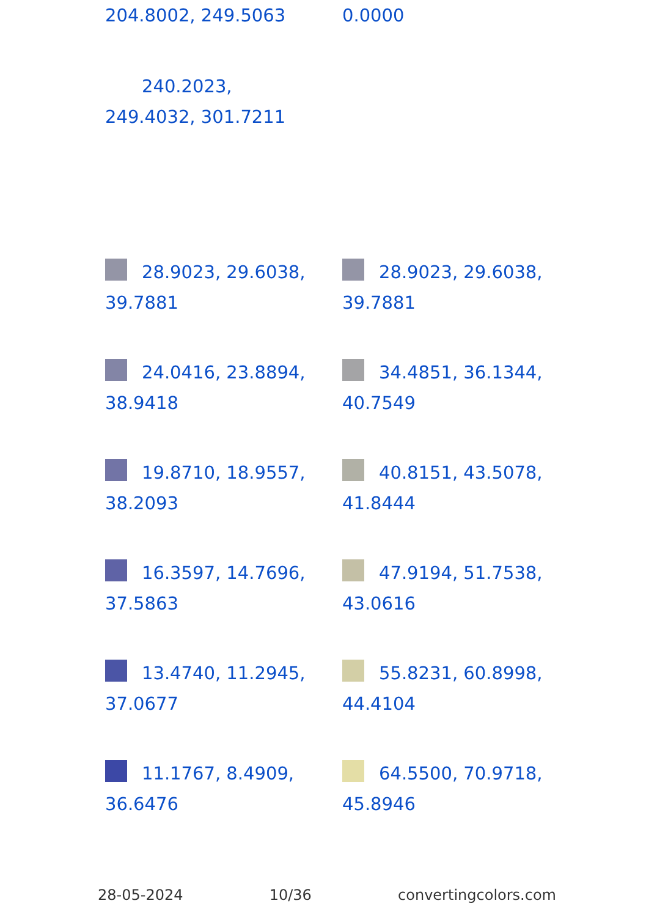204.8002, 249.5063 0.0000
240.2023,
249.4032, 301.7211
28.9023, 29.6038,
39.7881
28.9023, 29.6038,
39.7881
24.0416, 23.8894,
38.9418
34.4851, 36.1344,
40.7549
19.8710, 18.9557,
38.2093
40.8151, 43.5078,
41.8444
16.3597, 14.7696,
37.5863
47.9194, 51.7538,
43.0616
13.4740, 11.2945,
37.0677
55.8231, 60.8998,
44.4104
11.1767, 8.4909,
36.6476
64.5500, 70.9718,
45.8946
28-05-2024 10/36 convertingcolors.com